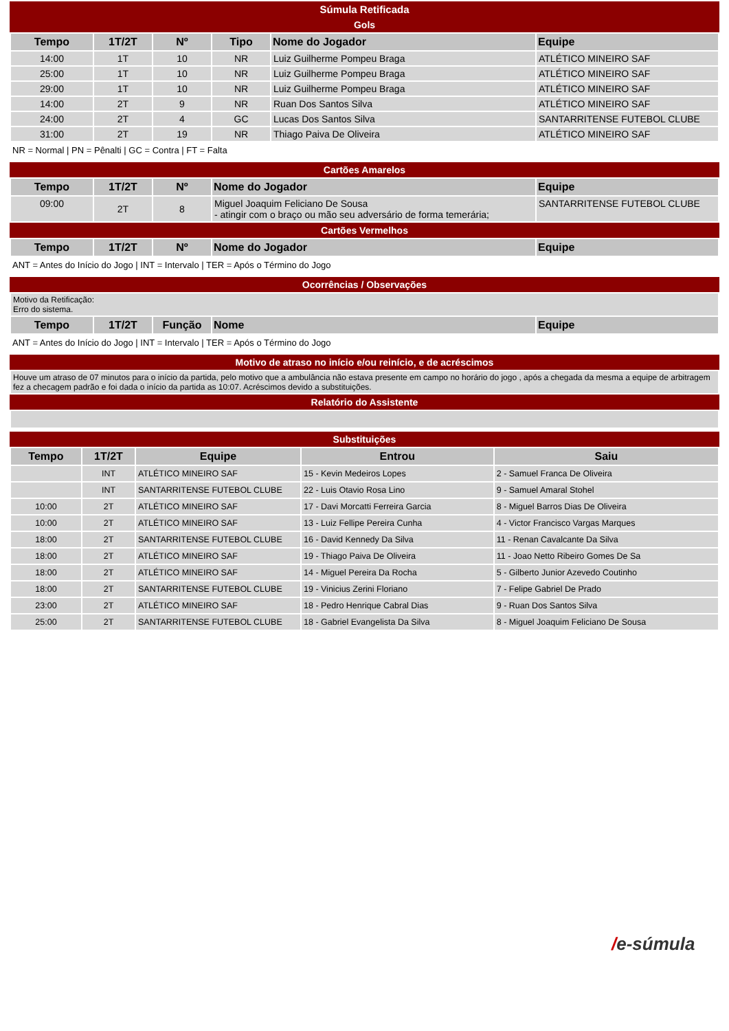Súmula Retificada
Gols
| Tempo | 1T/2T | Nº | Tipo | Nome do Jogador | Equipe |
| --- | --- | --- | --- | --- | --- |
| 14:00 | 1T | 10 | NR | Luiz Guilherme Pompeu Braga | ATLÉTICO MINEIRO SAF |
| 25:00 | 1T | 10 | NR | Luiz Guilherme Pompeu Braga | ATLÉTICO MINEIRO SAF |
| 29:00 | 1T | 10 | NR | Luiz Guilherme Pompeu Braga | ATLÉTICO MINEIRO SAF |
| 14:00 | 2T | 9 | NR | Ruan Dos Santos Silva | ATLÉTICO MINEIRO SAF |
| 24:00 | 2T | 4 | GC | Lucas Dos Santos Silva | SANTARRITENSE FUTEBOL CLUBE |
| 31:00 | 2T | 19 | NR | Thiago Paiva De Oliveira | ATLÉTICO MINEIRO SAF |
NR = Normal | PN = Pênalti | GC = Contra | FT = Falta
Cartões Amarelos
| Tempo | 1T/2T | Nº | Nome do Jogador | Equipe |
| --- | --- | --- | --- | --- |
| 09:00 | 2T | 8 | Miguel Joaquim Feliciano De Sousa - atingir com o braço ou mão seu adversário de forma temerária; | SANTARRITENSE FUTEBOL CLUBE |
Cartões Vermelhos
| Tempo | 1T/2T | Nº | Nome do Jogador | Equipe |
| --- | --- | --- | --- | --- |
ANT = Antes do Início do Jogo | INT = Intervalo | TER = Após o Término do Jogo
Ocorrências / Observações
| Motivo da Retificação: Erro do sistema. | | | | |
| Tempo | 1T/2T | Função | Nome | Equipe |
ANT = Antes do Início do Jogo | INT = Intervalo | TER = Após o Término do Jogo
Motivo de atraso no início e/ou reinício, e de acréscimos
| Houve um atraso de 07 minutos para o início da partida, pelo motivo que a ambulância não estava presente em campo no horário do jogo , após a chegada da mesma a equipe de arbitragem fez a checagem padrão e foi dada o início da partida as 10:07. Acréscimos devido a substituições. |
Relatório do Assistente
Substituições
| Tempo | 1T/2T | Equipe | Entrou | Saiu |
| --- | --- | --- | --- | --- |
| | INT | ATLÉTICO MINEIRO SAF | 15 - Kevin Medeiros Lopes | 2 - Samuel Franca De Oliveira |
| | INT | SANTARRITENSE FUTEBOL CLUBE | 22 - Luis Otavio Rosa Lino | 9 - Samuel Amaral Stohel |
| 10:00 | 2T | ATLÉTICO MINEIRO SAF | 17 - Davi Morcatti Ferreira Garcia | 8 - Miguel Barros Dias De Oliveira |
| 10:00 | 2T | ATLÉTICO MINEIRO SAF | 13 - Luiz Fellipe Pereira Cunha | 4 - Victor Francisco Vargas Marques |
| 18:00 | 2T | SANTARRITENSE FUTEBOL CLUBE | 16 - David Kennedy Da Silva | 11 - Renan Cavalcante Da Silva |
| 18:00 | 2T | ATLÉTICO MINEIRO SAF | 19 - Thiago Paiva De Oliveira | 11 - Joao Netto Ribeiro Gomes De Sa |
| 18:00 | 2T | ATLÉTICO MINEIRO SAF | 14 - Miguel Pereira Da Rocha | 5 - Gilberto Junior Azevedo Coutinho |
| 18:00 | 2T | SANTARRITENSE FUTEBOL CLUBE | 19 - Vinicius Zerini Floriano | 7 - Felipe Gabriel De Prado |
| 23:00 | 2T | ATLÉTICO MINEIRO SAF | 18 - Pedro Henrique Cabral Dias | 9 - Ruan Dos Santos Silva |
| 25:00 | 2T | SANTARRITENSE FUTEBOL CLUBE | 18 - Gabriel Evangelista Da Silva | 8 - Miguel Joaquim Feliciano De Sousa |
/e-súmula